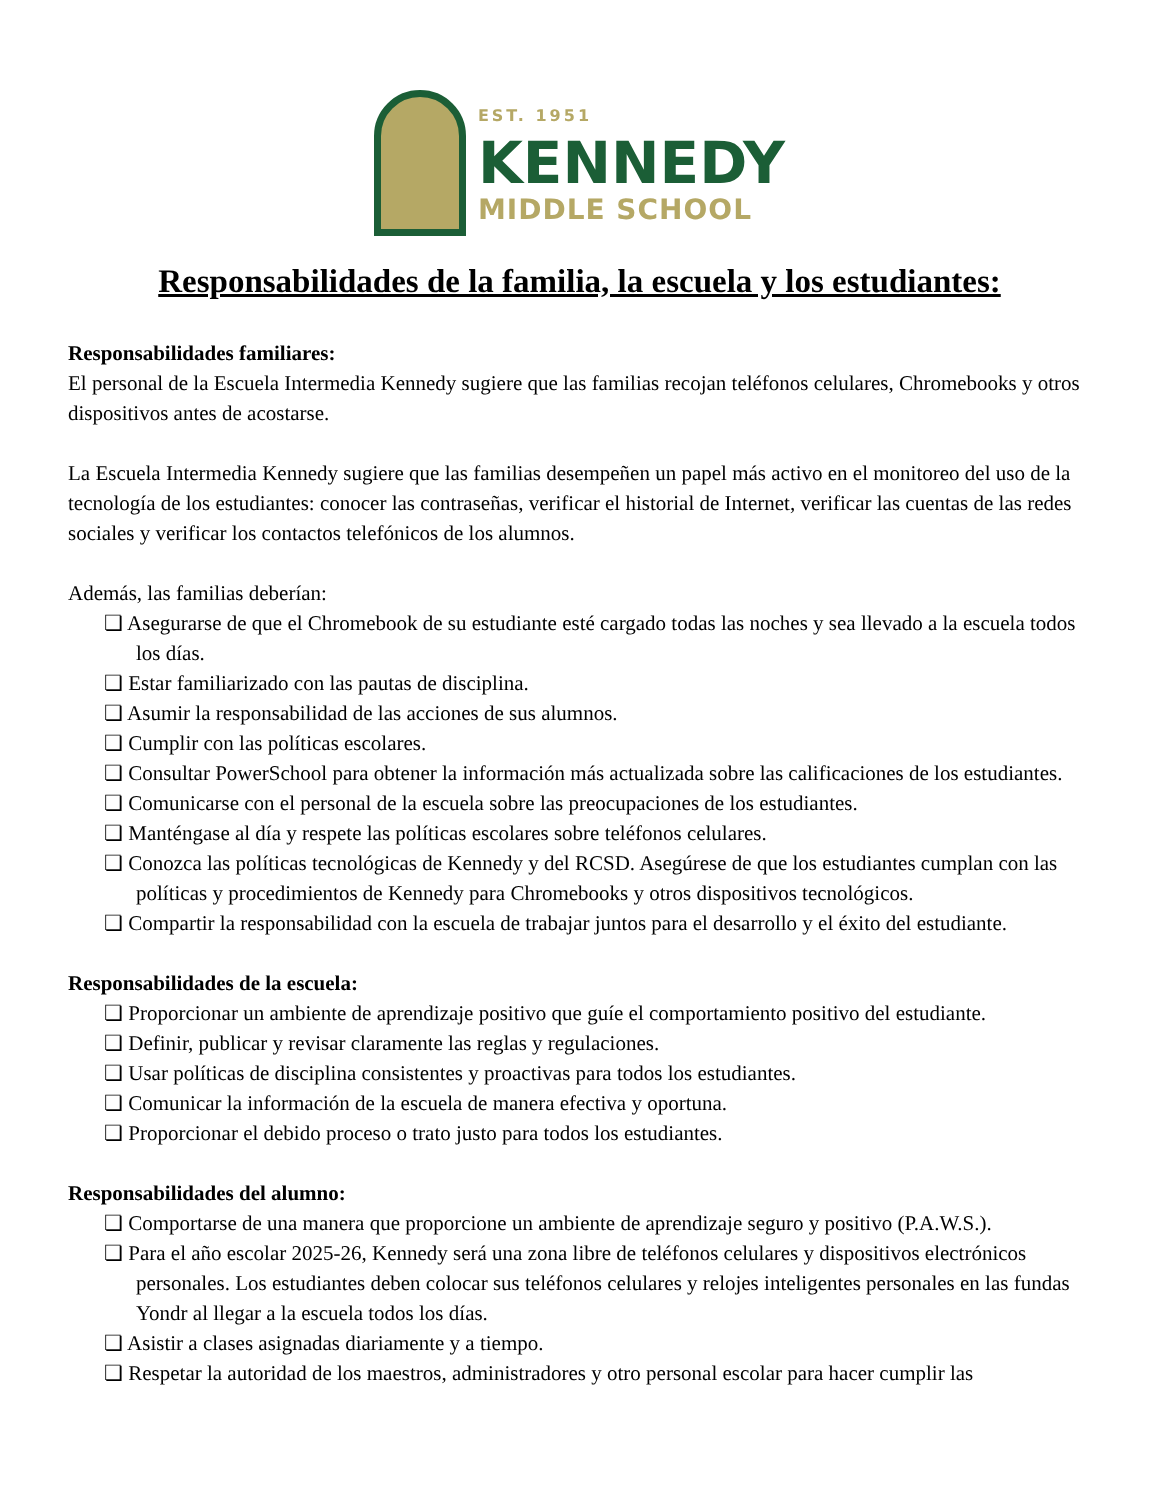EST. 1951
KENNEDY
MIDDLE SCHOOL
Responsabilidades de la familia, la escuela y los estudiantes:
Responsabilidades familiares:
El personal de la Escuela Intermedia Kennedy sugiere que las familias recojan teléfonos celulares, Chromebooks y otros dispositivos antes de acostarse.
La Escuela Intermedia Kennedy sugiere que las familias desempeñen un papel más activo en el monitoreo del uso de la tecnología de los estudiantes: conocer las contraseñas, verificar el historial de Internet, verificar las cuentas de las redes sociales y verificar los contactos telefónicos de los alumnos.
Además, las familias deberían:
❏ Asegurarse de que el Chromebook de su estudiante esté cargado todas las noches y sea llevado a la escuela todos los días.
❏ Estar familiarizado con las pautas de disciplina.
❏ Asumir la responsabilidad de las acciones de sus alumnos.
❏ Cumplir con las políticas escolares.
❏ Consultar PowerSchool para obtener la información más actualizada sobre las calificaciones de los estudiantes.
❏ Comunicarse con el personal de la escuela sobre las preocupaciones de los estudiantes.
❏ Manténgase al día y respete las políticas escolares sobre teléfonos celulares.
❏ Conozca las políticas tecnológicas de Kennedy y del RCSD. Asegúrese de que los estudiantes cumplan con las políticas y procedimientos de Kennedy para Chromebooks y otros dispositivos tecnológicos.
❏ Compartir la responsabilidad con la escuela de trabajar juntos para el desarrollo y el éxito del estudiante.
Responsabilidades de la escuela:
❏ Proporcionar un ambiente de aprendizaje positivo que guíe el comportamiento positivo del estudiante.
❏ Definir, publicar y revisar claramente las reglas y regulaciones.
❏ Usar políticas de disciplina consistentes y proactivas para todos los estudiantes.
❏ Comunicar la información de la escuela de manera efectiva y oportuna.
❏ Proporcionar el debido proceso o trato justo para todos los estudiantes.
Responsabilidades del alumno:
❏ Comportarse de una manera que proporcione un ambiente de aprendizaje seguro y positivo (P.A.W.S.).
❏ Para el año escolar 2025-26, Kennedy será una zona libre de teléfonos celulares y dispositivos electrónicos personales. Los estudiantes deben colocar sus teléfonos celulares y relojes inteligentes personales en las fundas Yondr al llegar a la escuela todos los días.
❏ Asistir a clases asignadas diariamente y a tiempo.
❏ Respetar la autoridad de los maestros, administradores y otro personal escolar para hacer cumplir las